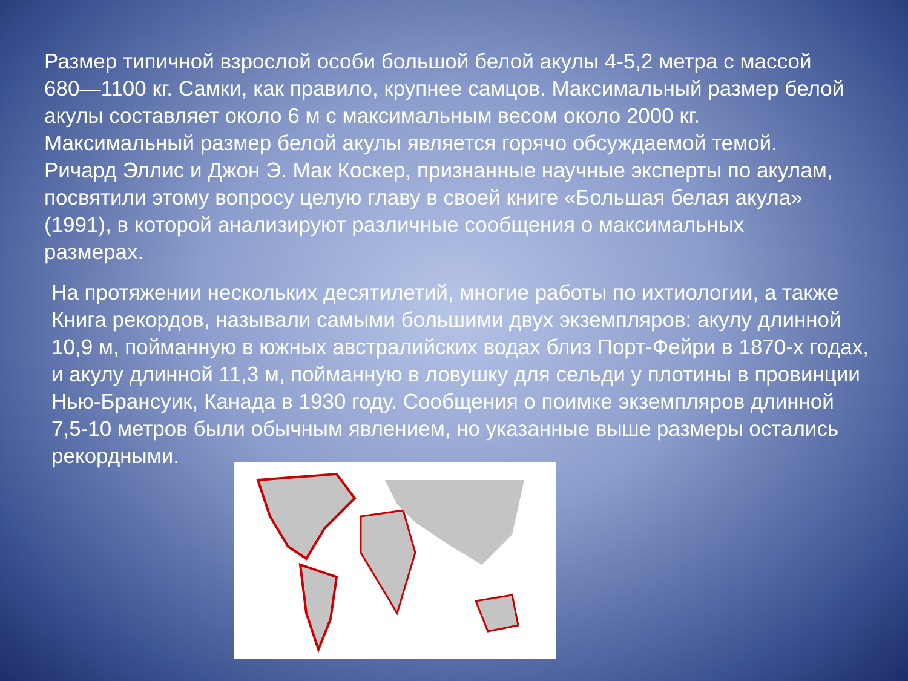Размер типичной взрослой особи большой белой акулы 4-5,2 метра с массой 680—1100 кг. Самки, как правило, крупнее самцов. Максимальный размер белой акулы составляет около 6 м с максимальным весом около 2000 кг. Максимальный размер белой акулы является горячо обсуждаемой темой. Ричард Эллис и Джон Э. Мак Коскер, признанные научные эксперты по акулам, посвятили этому вопросу целую главу в своей книге «Большая белая акула» (1991), в которой анализируют различные сообщения о максимальных размерах.
На протяжении нескольких десятилетий, многие работы по ихтиологии, а также Книга рекордов, называли самыми большими двух экземпляров: акулу длинной 10,9 м, пойманную в южных австралийских водах близ Порт-Фейри в 1870-х годах, и акулу длинной 11,3 м, пойманную в ловушку для сельди у плотины в провинции Нью-Брансуик, Канада в 1930 году. Сообщения о поимке экземпляров длинной 7,5-10 метров были обычным явлением, но указанные выше размеры остались рекордными.